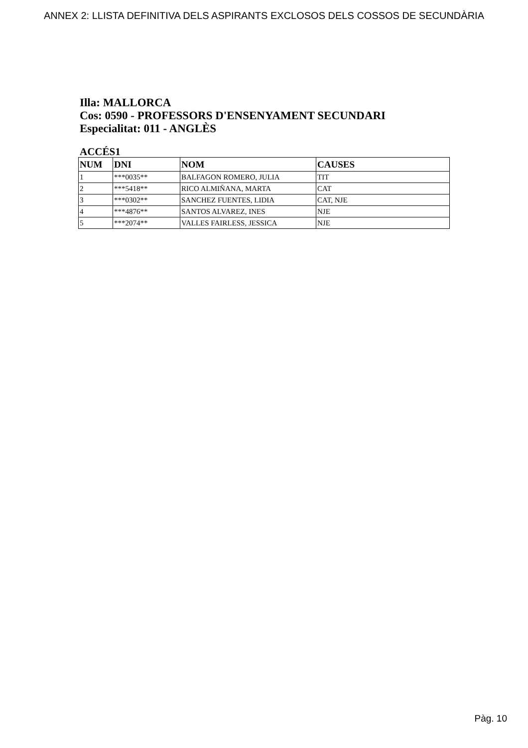ANNEX 2: LLISTA DEFINITIVA DELS ASPIRANTS EXCLOSOS DELS COSSOS DE SECUNDÀRIA
Illa: MALLORCA
Cos: 0590 - PROFESSORS D'ENSENYAMENT SECUNDARI
Especialitat: 011 - ANGLÈS
ACCÉS1
| NUM | DNI | NOM | CAUSES |
| --- | --- | --- | --- |
| 1 | ***0035** | BALFAGON ROMERO, JULIA | TIT |
| 2 | ***5418** | RICO ALMIÑANA, MARTA | CAT |
| 3 | ***0302** | SANCHEZ FUENTES, LIDIA | CAT, NJE |
| 4 | ***4876** | SANTOS ALVAREZ, INES | NJE |
| 5 | ***2074** | VALLES FAIRLESS, JESSICA | NJE |
Pàg. 10